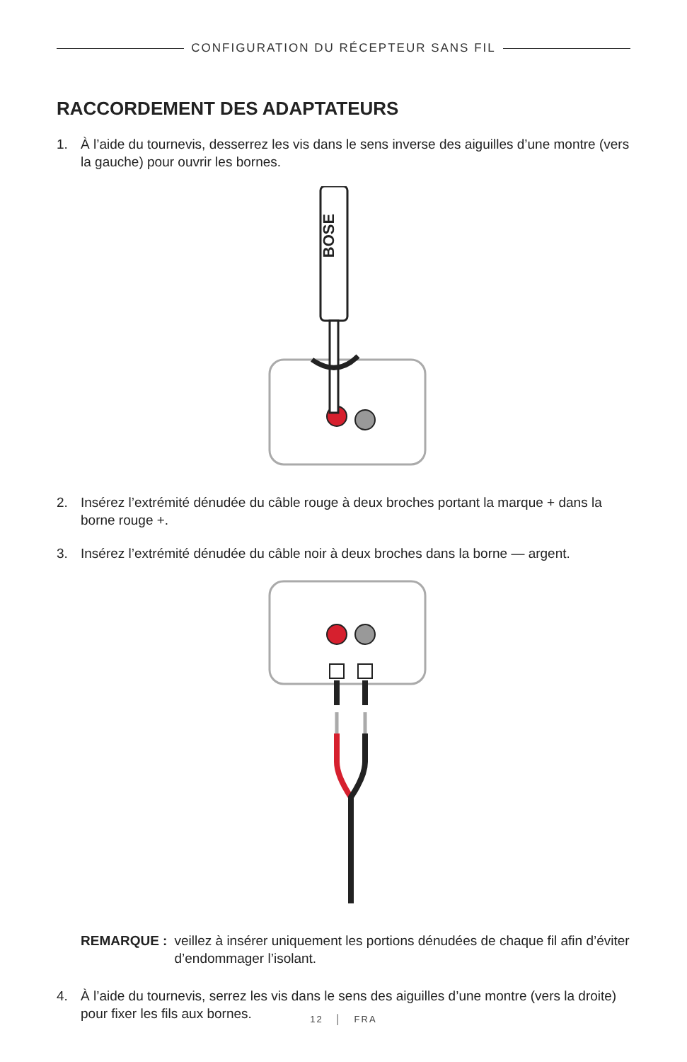CONFIGURATION DU RÉCEPTEUR SANS FIL
RACCORDEMENT DES ADAPTATEURS
1. À l’aide du tournevis, desserrez les vis dans le sens inverse des aiguilles d’une montre (vers la gauche) pour ouvrir les bornes.
BOSE
2. Insérez l’extrémité dénudée du câble rouge à deux broches portant la marque + dans la borne rouge +.
3. Insérez l’extrémité dénudée du câble noir à deux broches dans la borne — argent.
REMARQUE : veillez à insérer uniquement les portions dénudées de chaque fil afin d’éviter d’endommager l’isolant.
4. À l’aide du tournevis, serrez les vis dans le sens des aiguilles d’une montre (vers la droite) pour fixer les fils aux bornes.
12 │ FRA